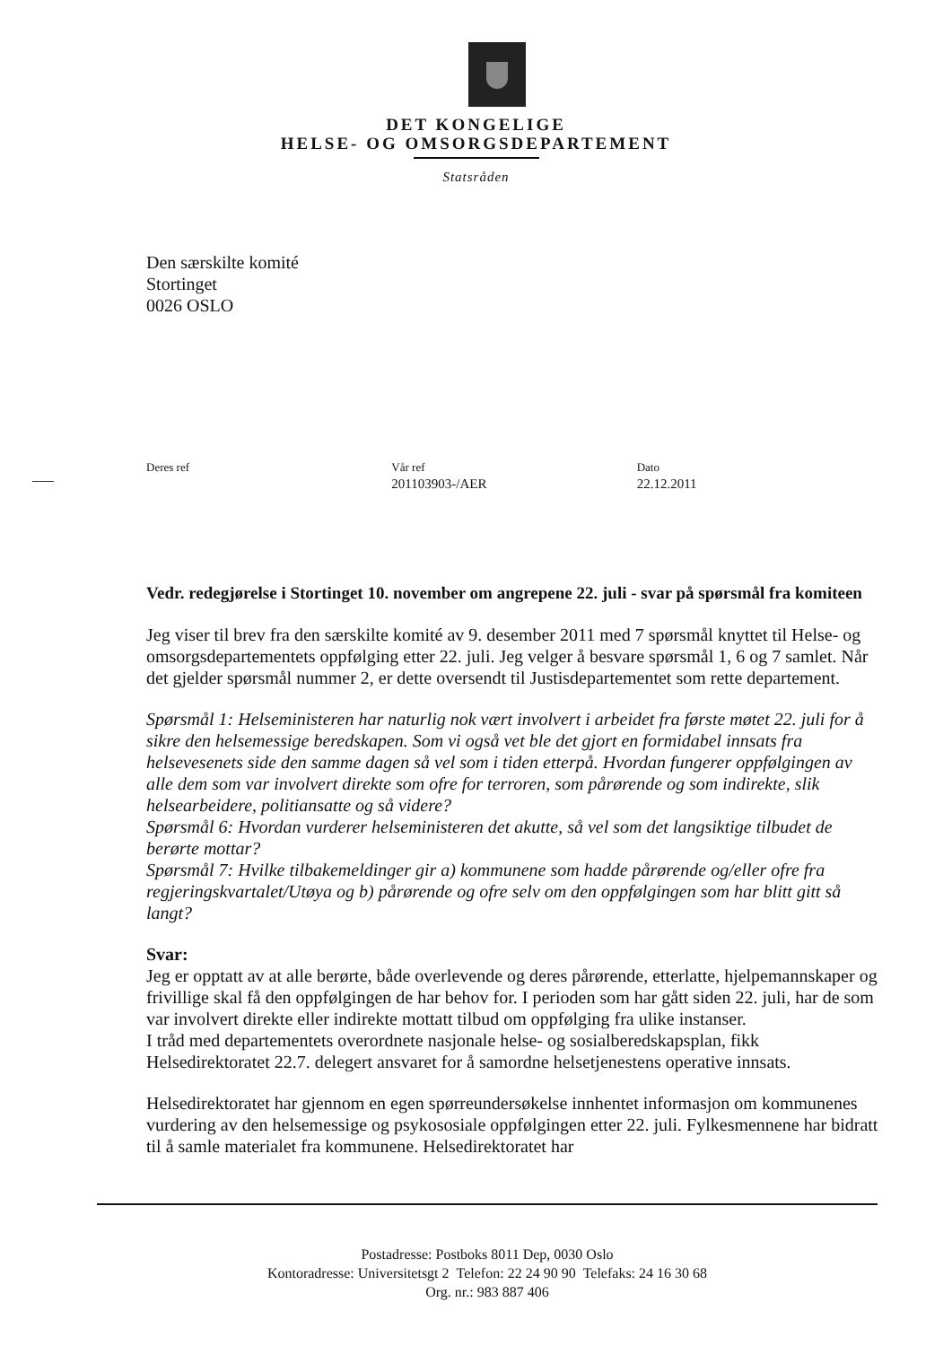DET KONGELIGE
HELSE- OG OMSORGSDEPARTEMENT
Statsråden
Den særskilte komité
Stortinget
0026 OSLO
Deres ref Vår ref
201103903-/AER
Dato
22.12.2011
Vedr. redegjørelse i Stortinget 10. november om angrepene 22. juli - svar på spørsmål fra komiteen
Jeg viser til brev fra den særskilte komité av 9. desember 2011 med 7 spørsmål knyttet til Helse- og omsorgsdepartementets oppfølging etter 22. juli. Jeg velger å besvare spørsmål 1, 6 og 7 samlet. Når det gjelder spørsmål nummer 2, er dette oversendt til Justisdepartementet som rette departement.
Spørsmål 1: Helseministeren har naturlig nok vært involvert i arbeidet fra første møtet 22. juli for å sikre den helsemessige beredskapen. Som vi også vet ble det gjort en formidabel innsats fra helsevesenets side den samme dagen så vel som i tiden etterpå. Hvordan fungerer oppfølgingen av alle dem som var involvert direkte som ofre for terroren, som pårørende og som indirekte, slik helsearbeidere, politiansatte og så videre?
Spørsmål 6: Hvordan vurderer helseministeren det akutte, så vel som det langsiktige tilbudet de berørte mottar?
Spørsmål 7: Hvilke tilbakemeldinger gir a) kommunene som hadde pårørende og/eller ofre fra regjeringskvartalet/Utøya og b) pårørende og ofre selv om den oppfølgingen som har blitt gitt så langt?
Svar:
Jeg er opptatt av at alle berørte, både overlevende og deres pårørende, etterlatte, hjelpemannskaper og frivillige skal få den oppfølgingen de har behov for. I perioden som har gått siden 22. juli, har de som var involvert direkte eller indirekte mottatt tilbud om oppfølging fra ulike instanser.
I tråd med departementets overordnete nasjonale helse- og sosialberedskapsplan, fikk Helsedirektoratet 22.7. delegert ansvaret for å samordne helsetjenestens operative innsats.
Helsedirektoratet har gjennom en egen spørreundersøkelse innhentet informasjon om kommunenes vurdering av den helsemessige og psykososiale oppfølgingen etter 22. juli. Fylkesmennene har bidratt til å samle materialet fra kommunene. Helsedirektoratet har
Postadresse: Postboks 8011 Dep, 0030 Oslo
Kontoradresse: Universitetsgt 2 Telefon: 22 24 90 90 Telefaks: 24 16 30 68
Org. nr.: 983 887 406